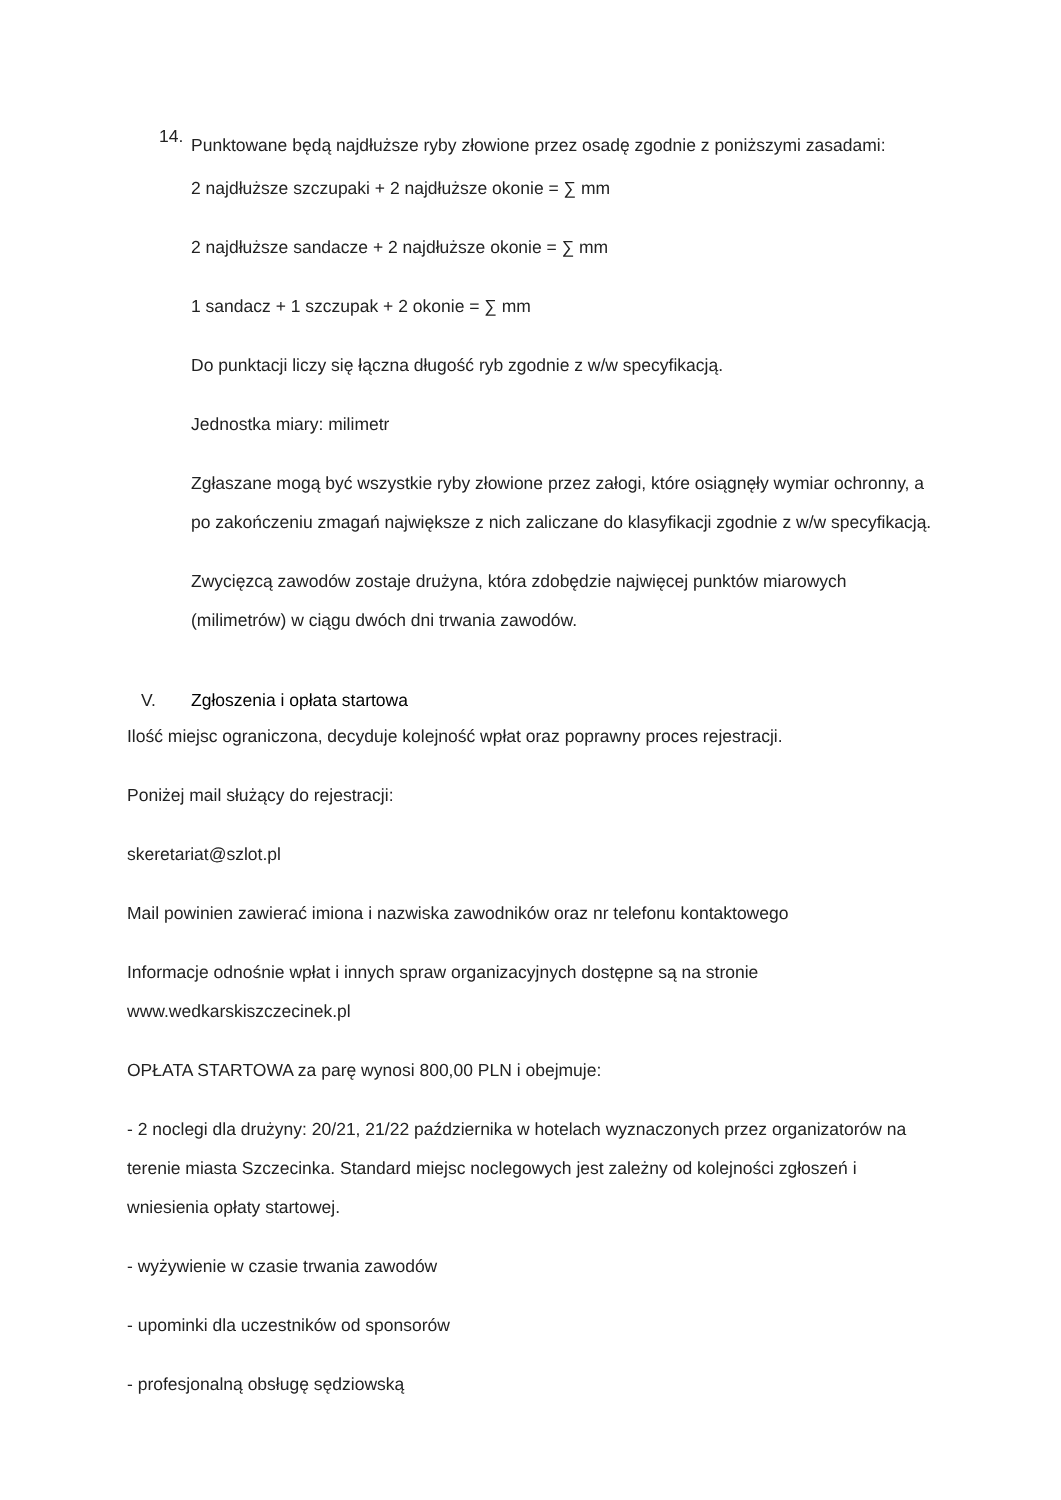14.
Punktowane będą najdłuższe ryby złowione przez osadę zgodnie z poniższymi zasadami:
2 najdłuższe szczupaki + 2 najdłuższe okonie = ∑ mm
2 najdłuższe sandacze + 2 najdłuższe okonie = ∑ mm
1 sandacz + 1 szczupak + 2 okonie = ∑ mm
Do punktacji liczy się łączna długość ryb zgodnie z w/w specyfikacją.
Jednostka miary: milimetr
Zgłaszane mogą być wszystkie ryby złowione przez załogi, które osiągnęły wymiar ochronny, a po zakończeniu zmagań największe z nich zaliczane do klasyfikacji zgodnie z w/w specyfikacją.
Zwycięzcą zawodów zostaje drużyna, która zdobędzie najwięcej punktów miarowych (milimetrów) w ciągu dwóch dni trwania zawodów.
V. Zgłoszenia i opłata startowa
Ilość miejsc ograniczona, decyduje kolejność wpłat oraz poprawny proces rejestracji.
Poniżej mail służący do rejestracji:
skeretariat@szlot.pl
Mail powinien zawierać imiona i nazwiska zawodników oraz nr telefonu kontaktowego
Informacje odnośnie wpłat i innych spraw organizacyjnych dostępne są na stronie www.wedkarskiszczecinek.pl
OPŁATA STARTOWA za parę wynosi 800,00 PLN i obejmuje:
- 2 noclegi dla drużyny: 20/21, 21/22 października w hotelach wyznaczonych przez organizatorów na terenie miasta Szczecinka. Standard miejsc noclegowych jest zależny od kolejności zgłoszeń i wniesienia opłaty startowej.
- wyżywienie w czasie trwania zawodów
- upominki dla uczestników od sponsorów
- profesjonalną obsługę sędziowską